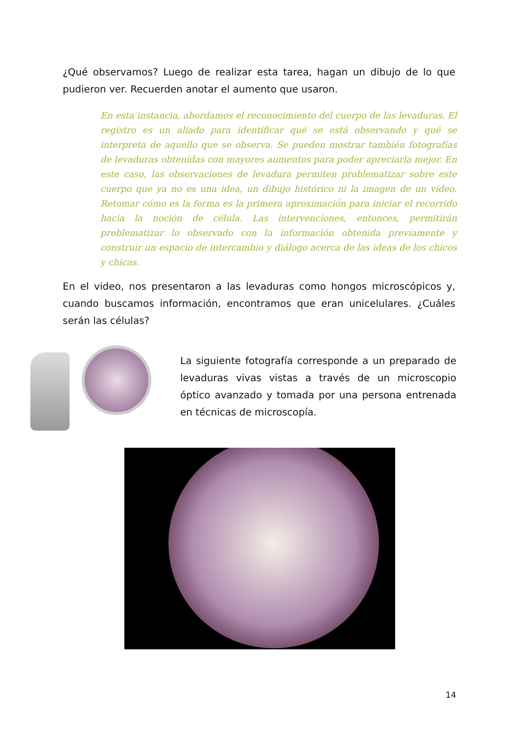¿Qué observamos? Luego de realizar esta tarea, hagan un dibujo de lo que pudieron ver. Recuerden anotar el aumento que usaron.
En esta instancia, abordamos el reconocimiento del cuerpo de las levaduras. El registro es un aliado para identificar qué se está observando y qué se interpreta de aquello que se observa. Se pueden mostrar también fotografías de levaduras obtenidas con mayores aumentos para poder apreciarla mejor. En este caso, las observaciones de levadura permiten problematizar sobre este cuerpo que ya no es una idea, un dibujo histórico ni la imagen de un video. Retomar cómo es la forma es la primera aproximación para iniciar el recorrido hacia la noción de célula. Las intervenciones, entonces, permitirán problematizar lo observado con la información obtenida previamente y construir un espacio de intercambio y diálogo acerca de las ideas de los chicos y chicas.
En el video, nos presentaron a las levaduras como hongos microscópicos y, cuando buscamos información, encontramos que eran unicelulares. ¿Cuáles serán las células?
La siguiente fotografía corresponde a un preparado de levaduras vivas vistas a través de un microscopio óptico avanzado y tomada por una persona entrenada en técnicas de microscopía.
14